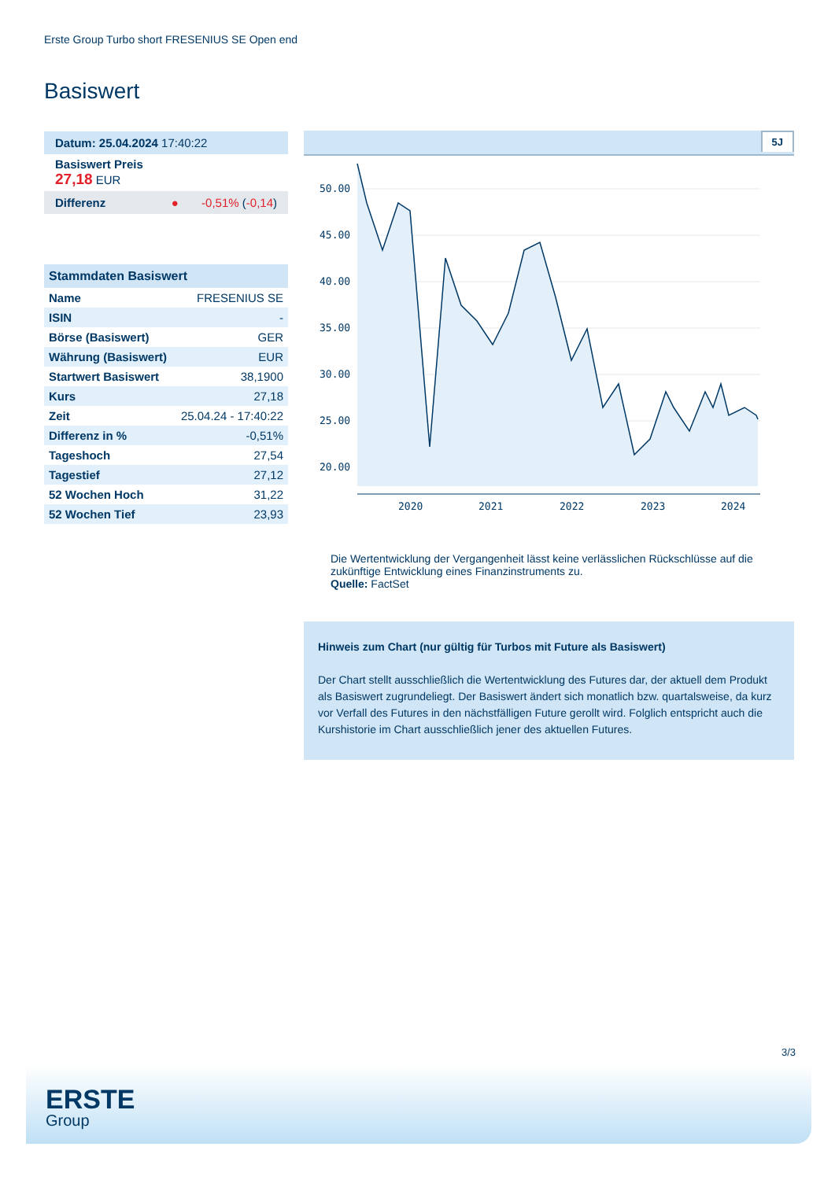Erste Group Turbo short FRESENIUS SE Open end
Basiswert
Datum: 25.04.2024 17:40:22
Basiswert Preis
27,18 EUR
Differenz ● -0,51% (-0,14)
| Stammdaten Basiswert | |
| --- | --- |
| Name | FRESENIUS SE |
| ISIN | - |
| Börse (Basiswert) | GER |
| Währung (Basiswert) | EUR |
| Startwert Basiswert | 38,1900 |
| Kurs | 27,18 |
| Zeit | 25.04.24 - 17:40:22 |
| Differenz in % | -0,51% |
| Tageshoch | 27,54 |
| Tagestief | 27,12 |
| 52 Wochen Hoch | 31,22 |
| 52 Wochen Tief | 23,93 |
5J
50.00
45.00
40.00
35.00
30.00
25.00
20.00
2020
2021
2022
2023
2024
Die Wertentwicklung der Vergangenheit lässt keine verlässlichen Rückschlüsse auf die zukünftige Entwicklung eines Finanzinstruments zu.
Quelle: FactSet
Hinweis zum Chart (nur gültig für Turbos mit Future als Basiswert)
Der Chart stellt ausschließlich die Wertentwicklung des Futures dar, der aktuell dem Produkt als Basiswert zugrundeliegt. Der Basiswert ändert sich monatlich bzw. quartalsweise, da kurz vor Verfall des Futures in den nächstfälligen Future gerollt wird. Folglich entspricht auch die Kurshistorie im Chart ausschließlich jener des aktuellen Futures.
3/3
ERSTE
Group